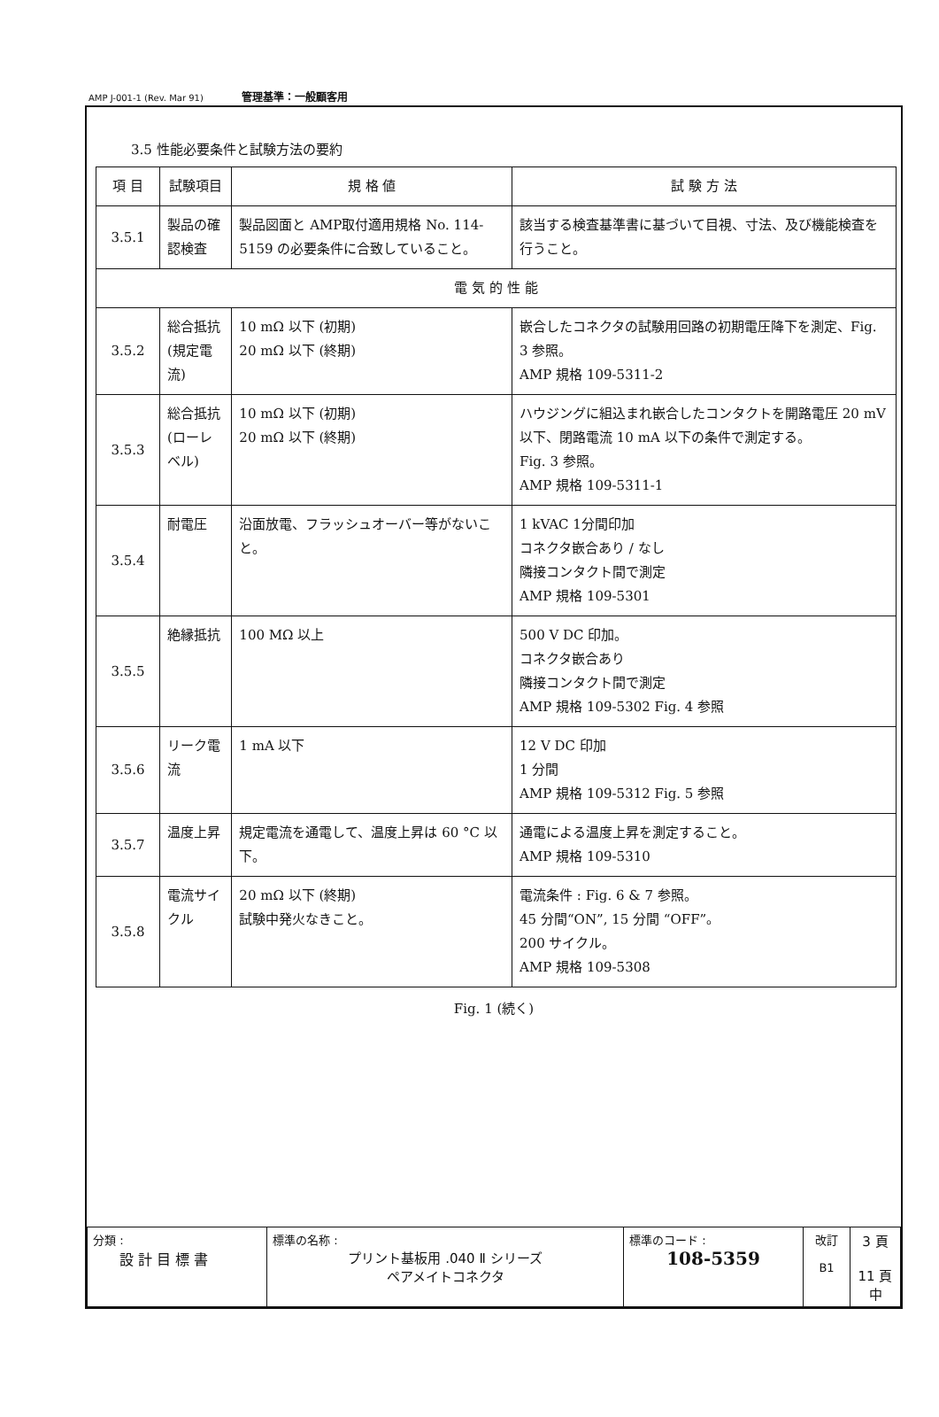AMP J-001-1 (Rev. Mar 91) 管理基準：一般顧客用
3.5 性能必要条件と試験方法の要約
| 項 目 | 試験項目 | 規 格 値 | 試 験 方 法 |
| --- | --- | --- | --- |
| 3.5.1 | 製品の確認検査 | 製品図面と AMP取付適用規格 No. 114-5159 の必要条件に合致していること。 | 該当する検査基準書に基づいて目視、寸法、及び機能検査を行うこと。 |
| 電 気 的 性 能 | | | |
| 3.5.2 | 総合抵抗 (規定電流) | 10 mΩ 以下 (初期) 20 mΩ 以下 (終期) | 嵌合したコネクタの試験用回路の初期電圧降下を測定、Fig. 3 参照。 AMP 規格 109-5311-2 |
| 3.5.3 | 総合抵抗 (ローレベル) | 10 mΩ 以下 (初期) 20 mΩ 以下 (終期) | ハウジングに組込まれ嵌合したコンタクトを開路電圧 20 mV 以下、閉路電流 10 mA 以下の条件で測定する。 Fig. 3 参照。 AMP 規格 109-5311-1 |
| 3.5.4 | 耐電圧 | 沿面放電、フラッシュオーバー等がないこと。 | 1 kVAC 1分間印加 コネクタ嵌合あり / なし 隣接コンタクト間で測定 AMP 規格 109-5301 |
| 3.5.5 | 絶縁抵抗 | 100 MΩ 以上 | 500 V DC 印加。 コネクタ嵌合あり 隣接コンタクト間で測定 AMP 規格 109-5302 Fig. 4 参照 |
| 3.5.6 | リーク電流 | 1 mA 以下 | 12 V DC 印加 1 分間 AMP 規格 109-5312 Fig. 5 参照 |
| 3.5.7 | 温度上昇 | 規定電流を通電して、温度上昇は 60 °C 以下。 | 通電による温度上昇を測定すること。 AMP 規格 109-5310 |
| 3.5.8 | 電流サイクル | 20 mΩ 以下 (終期) 試験中発火なきこと。 | 電流条件 : Fig. 6 & 7 参照。 45 分間“ON”, 15 分間 “OFF”。 200 サイクル。 AMP 規格 109-5308 |
Fig. 1 (続く)
| 分類 : 設 計 目 標 書 | 標準の名称 : プリント基板用 .040 Ⅱ シリーズ ペアメイトコネクタ | 標準のコード : 108-5359 | 改訂 B1 | 3 頁 11 頁中 |